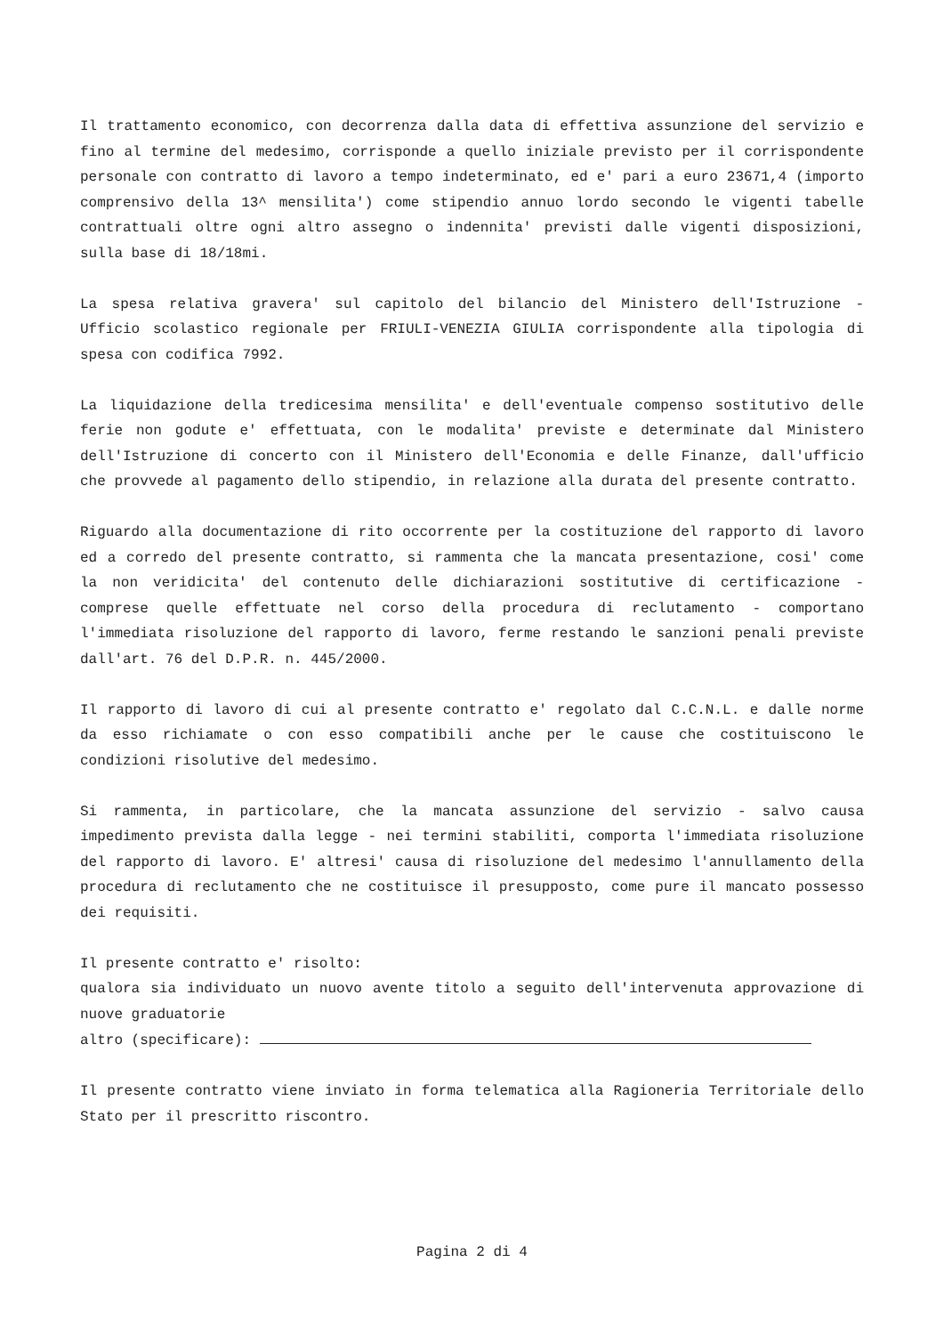Il trattamento economico, con decorrenza dalla data di effettiva assunzione del servizio e fino al termine del medesimo, corrisponde a quello iniziale previsto per il corrispondente personale con contratto di lavoro a tempo indeterminato, ed e' pari a euro 23671,4 (importo comprensivo della 13^ mensilita') come stipendio annuo lordo secondo le vigenti tabelle contrattuali oltre ogni altro assegno o indennita' previsti dalle vigenti disposizioni, sulla base di 18/18mi.
La spesa relativa gravera' sul capitolo del bilancio del Ministero dell'Istruzione - Ufficio scolastico regionale per FRIULI-VENEZIA GIULIA corrispondente alla tipologia di spesa con codifica 7992.
La liquidazione della tredicesima mensilita' e dell'eventuale compenso sostitutivo delle ferie non godute e' effettuata, con le modalita' previste e determinate dal Ministero dell'Istruzione di concerto con il Ministero dell'Economia e delle Finanze, dall'ufficio che provvede al pagamento dello stipendio, in relazione alla durata del presente contratto.
Riguardo alla documentazione di rito occorrente per la costituzione del rapporto di lavoro ed a corredo del presente contratto, si rammenta che la mancata presentazione, cosi' come la non veridicita' del contenuto delle dichiarazioni sostitutive di certificazione - comprese quelle effettuate nel corso della procedura di reclutamento - comportano l'immediata risoluzione del rapporto di lavoro, ferme restando le sanzioni penali previste dall'art. 76 del D.P.R. n. 445/2000.
Il rapporto di lavoro di cui al presente contratto e' regolato dal C.C.N.L. e dalle norme da esso richiamate o con esso compatibili anche per le cause che costituiscono le condizioni risolutive del medesimo.
Si rammenta, in particolare, che la mancata assunzione del servizio - salvo causa impedimento prevista dalla legge - nei termini stabiliti, comporta l'immediata risoluzione del rapporto di lavoro. E' altresi' causa di risoluzione del medesimo l'annullamento della procedura di reclutamento che ne costituisce il presupposto, come pure il mancato possesso dei requisiti.
Il presente contratto e' risolto:
qualora sia individuato un nuovo avente titolo a seguito dell'intervenuta approvazione di nuove graduatorie
altro (specificare):
Il presente contratto viene inviato in forma telematica alla Ragioneria Territoriale dello Stato per il prescritto riscontro.
Pagina 2 di 4